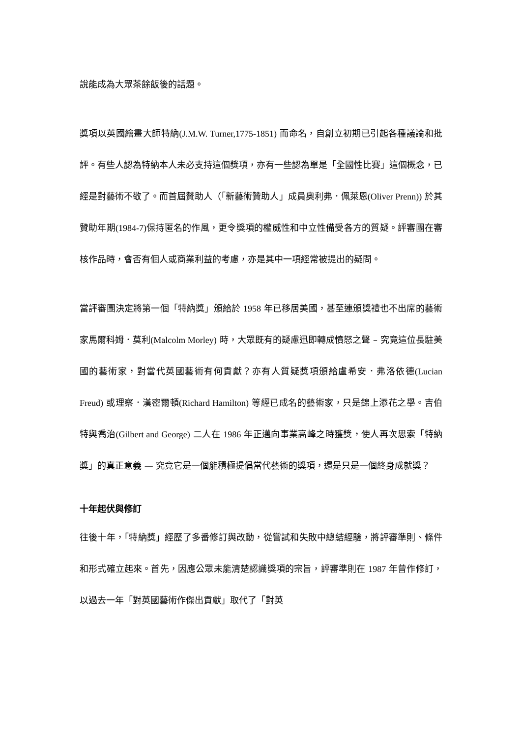說能成為大眾茶餘飯後的話題。
獎項以英國繪畫大師特納(J.M.W. Turner,1775-1851) 而命名，自創立初期已引起各種議論和批評。有些人認為特納本人未必支持這個獎項，亦有一些認為單是「全國性比賽」這個概念，已經是對藝術不敬了。而首屆贊助人（「新藝術贊助人」成員奧利弗．佩萊恩(Oliver Prenn)) 於其贊助年期(1984-7) 保持匿名的作風，更令獎項的權威性和中立性備受各方的質疑。評審團在審核作品時，會否有個人或商業利益的考慮，亦是其中一項經常被提出的疑問。
當評審團決定將第一個「特納獎」頒給於 1958 年已移居美國，甚至連頒獎禮也不出席的藝術家馬爾科姆．莫利(Malcolm Morley) 時，大眾既有的疑慮迅即轉成憤怒之聲 – 究竟這位長駐美國的藝術家，對當代英國藝術有何貢獻？亦有人質疑獎項頒給盧希安．弗洛依德(Lucian Freud) 或理察．漢密爾頓(Richard Hamilton) 等經已成名的藝術家，只是錦上添花之舉。吉伯特與喬治(Gilbert and George) 二人在 1986 年正邁向事業高峰之時獲獎，使人再次思索「特納獎」的真正意義 — 究竟它是一個能積極提倡當代藝術的獎項，還是只是一個終身成就獎？
十年起伏與修訂
往後十年，「特納獎」經歷了多番修訂與改動，從嘗試和失敗中總結經驗，將評審準則、條件和形式確立起來。首先，因應公眾未能清楚認識獎項的宗旨，評審準則在 1987 年曾作修訂，以過去一年「對英國藝術作傑出貢獻」取代了「對英